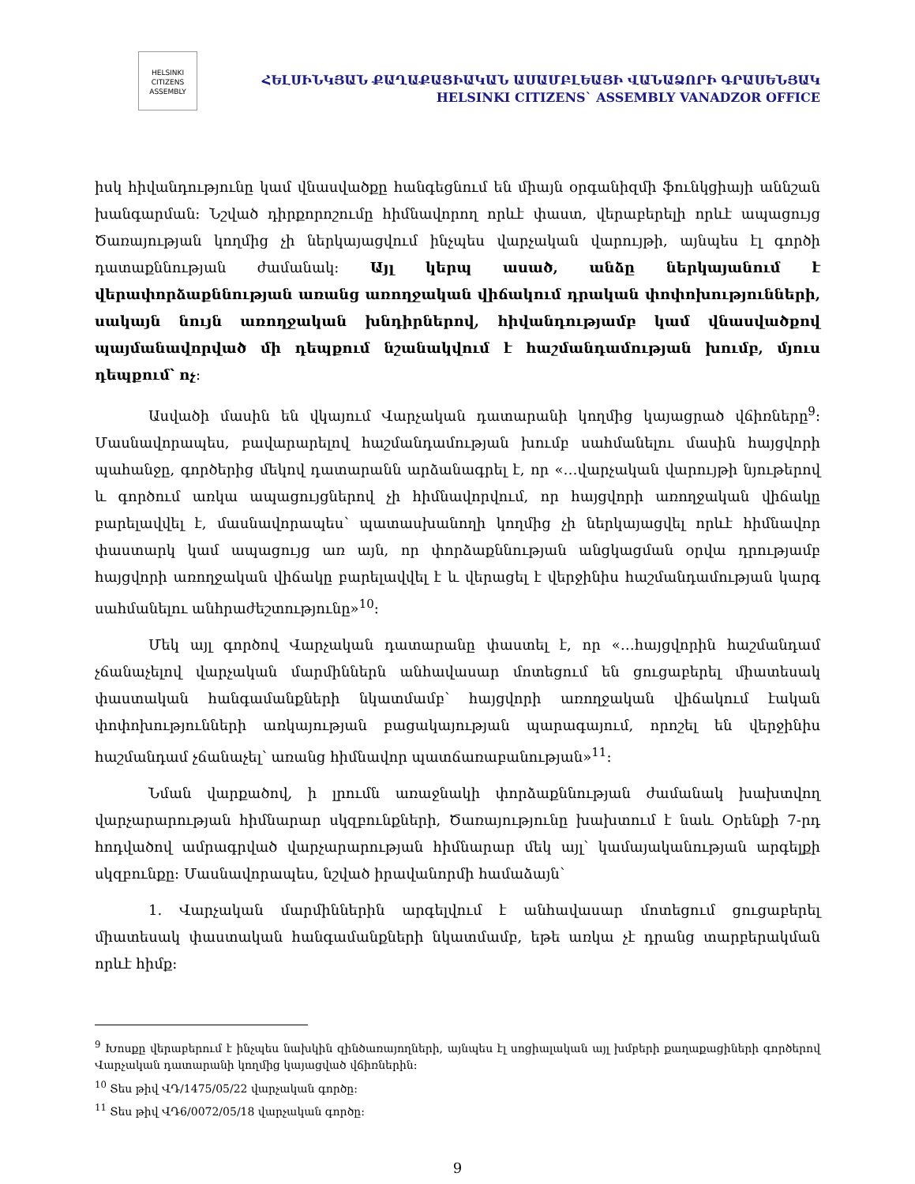HELSINKI CITIZENS ASSEMBLY
ՀԵԼՍԻՆԿՅԱՆ ՔԱՂԱՔԱՑԻԱԿԱՆ ԱՍԱՄԲԼԵԱՅԻ ՎԱՆԱՁՈՐԻ ԳՐԱՍԵՆՅԱԿ
HELSINKI CITIZENS` ASSEMBLY VANADZOR OFFICE
իսկ հիվանդությունը կամ վնասվածքը հանգեցնում են միայն օրգանիզմի ֆունկցիայի աննշան խանգարման։ Նշված դիրքորոշումը հիմնավորող որևէ փաստ, վերաբերելի որևէ ապացույց Ծառայության կողմից չի ներկայացվում ինչպես վարչական վարույթի, այնպես էլ գործի դատաքննության ժամանակ։ Այլ կերպ ասած, անձը ներկայանում է վերափորձաքննության առանց առողջական վիճակում դրական փոփոխությունների, սակայն նույն առողջական խնդիրներով, հիվանդությամբ կամ վնասվածքով պայմանավորված մի դեպքում նշանակվում է հաշմանդամության խումբ, մյուս դեպքում՝ ոչ։
Ասվածի մասին են վկայում Վարչական դատարանի կողմից կայացրած վճիռները<sup>9</sup>։ Մասնավորապես, բավարարելով հաշմանդամության խումբ սահմանելու մասին հայցվորի պահանջը, գործերից մեկով դատարանն արձանագրել է, որ «…վարչական վարույթի նյութերով և գործում առկա ապացույցներով չի հիմնավորվում, որ հայցվորի առողջական վիճակը բարելավվել է, մասնավորապես՝ պատասխանողի կողմից չի ներկայացվել որևէ հիմնավոր փաստարկ կամ ապացույց առ այն, որ փորձաքննության անցկացման օրվա դրությամբ հայցվորի առողջական վիճակը բարելավվել է և վերացել է վերջինիս հաշմանդամության կարգ սահմանելու անհրաժեշտությունը»<sup>10</sup>։
Մեկ այլ գործով Վարչական դատարանը փաստել է, որ «…հայցվորին հաշմանդամ չճանաչելով վարչական մարմիններն անհավասար մոտեցում են ցուցաբերել միատեսակ փաստական հանգամանքների նկատմամբ՝ հայցվորի առողջական վիճակում էական փոփոխությունների առկայության բացակայության պարագայում, որոշել են վերջինիս հաշմանդամ չճանաչել՝ առանց հիմնավոր պատճառաբանության»<sup>11</sup>։
Նման վարքածով, ի լրումն առաջնակի փորձաքննության ժամանակ խախտվող վարչարարության հիմնարար սկզբունքների, Ծառայությունը խախտում է նաև Օրենքի 7-րդ հոդվածով ամրագրված վարչարարության հիմնարար մեկ այլ՝ կամայականության արգելքի սկզբունքը։ Մասնավորապես, նշված իրավանորմի համաձայն՝
1. Վարչական մարմիններին արգելվում է անհավասար մոտեցում ցուցաբերել միատեսակ փաստական հանգամանքների նկատմամբ, եթե առկա չէ դրանց տարբերակման որևէ հիմք։
<sup>9</sup> Խոսքը վերաբերում է ինչպես նախկին զինծառայողների, այնպես էլ սոցիալական այլ խմբերի քաղաքացիների գործերով Վարչական դատարանի կողմից կայացված վճիռներին։
<sup>10</sup> Տես թիվ ՎԴ/1475/05/22 վարչական գործը։
<sup>11</sup> Տես թիվ ՎԴ6/0072/05/18 վարչական գործը։
9